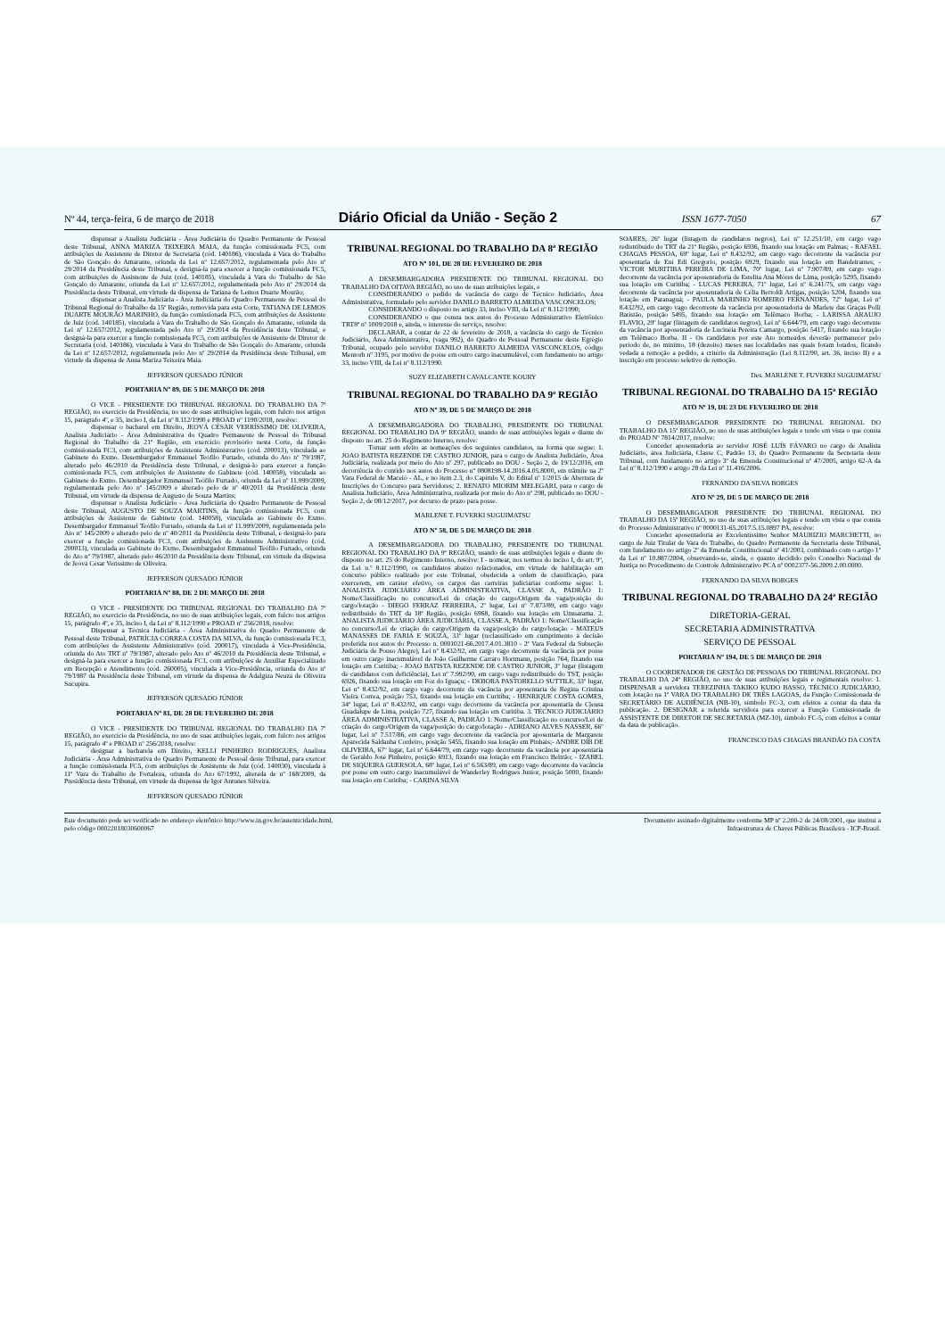Nº 44, terça-feira, 6 de março de 2018 Diário Oficial da União - Seção 2 ISSN 1677-7050 67
dispensar a Analista Judiciária - Área Judiciária do Quadro Permanente de Pessoal deste Tribunal, ANNA MARIZA TEIXEIRA MAIA, da função comissionada FC5, com atribuições de Assistente de Diretor de Secretaria (cód. 140186), vinculada à Vara do Trabalho de São Gonçalo do Amarante, oriunda da Lei nº 12.657/2012, regulamentada pelo Ato nº 29/2014 da Presidência deste Tribunal, e designá-la para exercer a função comissionada FC5, com atribuições de Assistente de Juiz (cód. 140185), vinculada à Vara do Trabalho de São Gonçalo do Amarante, oriunda da Lei nº 12.657/2012, regulamentada pelo Ato nº 29/2014 da Presidência deste Tribunal, em virtude da dispensa de Tatiana de Lemos Duarte Mourão;
dispensar a Analista Judiciária - Área Judiciária do Quadro Permanente de Pessoal do Tribunal Regional do Trabalho da 15ª Região, removida para esta Corte, TATIANA DE LEMOS DUARTE MOURÃO MARINHO, da função comissionada FC5, com atribuições de Assistente de Juiz (cód. 140185), vinculada à Vara do Trabalho de São Gonçalo do Amarante, oriunda da Lei nº 12.657/2012, regulamentada pelo Ato nº 29/2014 da Presidência deste Tribunal, e designá-la para exercer a função comissionada FC5, com atribuições de Assistente de Diretor de Secretaria (cód. 140186), vinculada à Vara do Trabalho de São Gonçalo do Amarante, oriunda da Lei nº 12.657/2012, regulamentada pelo Ato nº 29/2014 da Presidência deste Tribunal, em virtude da dispensa de Anna Mariza Teixeira Maia.
JEFFERSON QUESADO JÚNIOR
PORTARIA Nº 89, DE 5 DE MARÇO DE 2018
O VICE - PRESIDENTE DO TRIBUNAL REGIONAL DO TRABALHO DA 7ª REGIÃO, no exercício da Presidência, no uso de suas atribuições legais, com fulcro nos artigos 15, parágrafo 4º, e 35, inciso I, da Lei nº 8.112/1990 e PROAD nº 1190/2018, resolve:
dispensar o bacharel em Direito, JEOVÁ CÉSAR VERRÍSSIMO DE OLIVEIRA, Analista Judiciário - Área Administrativa do Quadro Permanente de Pessoal do Tribunal Regional do Trabalho da 21ª Região, em exercício provisório nesta Corte, da função comissionada FC3, com atribuições de Assistente Administrativo (cód. 200013), vinculada ao Gabinete do Exmo. Desembargador Emmanuel Teófilo Furtado, oriunda do Ato nº 79/1987, alterado pelo 46/2010 da Presidência deste Tribunal, e designá-lo para exercer a função comissionada FC5, com atribuições de Assistente de Gabinete (cód. 140058), vinculada ao Gabinete do Exmo. Desembargador Emmanuel Teófilo Furtado, oriunda da Lei nº 11.999/2009, regulamentada pelo Ato nº 145/2009 e alterado pelo de nº 40/2011 da Presidência deste Tribunal, em virtude da dispensa de Augusto de Souza Martins;
dispensar o Analista Judiciário - Área Judiciária do Quadro Permanente de Pessoal deste Tribunal, AUGUSTO DE SOUZA MARTINS, da função comissionada FC5, com atribuições de Assistente de Gabinete (cód. 140058), vinculada ao Gabinete do Exmo. Desembargador Emmanuel Teófilo Furtado, oriunda da Lei nº 11.999/2009, regulamentada pelo Ato nº 145/2009 e alterado pelo de nº 40/2011 da Presidência deste Tribunal, e designá-lo para exercer a função comissionada FC3, com atribuições de Assistente Administrativo (cód. 200013), vinculada ao Gabinete do Exmo. Desembargador Emmanuel Teófilo Furtado, oriunda do Ato nº 79/1987, alterado pelo 46/2010 da Presidência deste Tribunal, em virtude da dispensa de Jeová César Veríssimo de Oliveira.
JEFFERSON QUESADO JÚNIOR
PORTARIA Nº 88, DE 2 DE MARÇO DE 2018
O VICE - PRESIDENTE DO TRIBUNAL REGIONAL DO TRABALHO DA 7ª REGIÃO, no exercício da Presidência, no uso de suas atribuições legais, com fulcro nos artigos 15, parágrafo 4º, e 35, inciso I, da Lei nº 8.112/1990 e PROAD nº 256/2018, resolve:
Dispensar a Técnica Judiciária - Área Administrativa do Quadro Permanente de Pessoal deste Tribunal, PATRÍCIA CORREA COSTA DA SILVA, da função comissionada FC3, com atribuições de Assistente Administrativo (cód. 200017), vinculada à Vice-Presidência, oriunda do Ato TRT nº 79/1987, alterado pelo Ato nº 46/2010 da Presidência deste Tribunal, e designá-la para exercer a função comissionada FC1, com atribuições de Auxiliar Especializado em Recepção e Atendimento (cód. 260005), vinculada à Vice-Presidência, oriunda do Ato nº 79/1987 da Presidência deste Tribunal, em virtude da dispensa de Adalgiza Neuza de Oliveira Sucupira.
JEFFERSON QUESADO JÚNIOR
PORTARIA Nº 81, DE 28 DE FEVEREIRO DE 2018
O VICE - PRESIDENTE DO TRIBUNAL REGIONAL DO TRABALHO DA 7ª REGIÃO, no exercício da Presidência, no uso de suas atribuições legais, com fulcro nos artigos 15, parágrafo 4º e PROAD nº 256/2018, resolve:
designar a bacharela em Direito, KELLI PINHEIRO RODRIGUES, Analista Judiciária - Área Administrativa do Quadro Permanente de Pessoal deste Tribunal, para exercer a função comissionada FC5, com atribuições de Assistente de Juiz (cód. 140030), vinculada à 11ª Vara do Trabalho de Fortaleza, oriunda do Ato 67/1992, alterada de nº 168/2009, da Presidência deste Tribunal, em virtude da dispensa de Igor Antunes Silveira.
JEFFERSON QUESADO JÚNIOR
TRIBUNAL REGIONAL DO TRABALHO DA 8ª REGIÃO
ATO Nº 101, DE 28 DE FEVEREIRO DE 2018
A DESEMBARGADORA PRESIDENTE DO TRIBUNAL REGIONAL DO TRABALHO DA OITAVA REGIÃO, no uso de suas atribuições legais, e
CONSIDERANDO o pedido de vacância do cargo de Técnico Judiciário, Área Administrativa, formulado pelo servidor DANILO BARRETO ALMEIDA VASCONCELOS;
CONSIDERANDO o disposto no artigo 33, inciso VIII, da Lei nº 8.112/1990;
CONSIDERANDO o que consta nos autos do Processo Administrativo Eletrônico TRT8ª nº 1009/2018 e, ainda, o interesse do serviço, resolve:
DECLARAR, a contar de 22 de fevereiro de 2018, a vacância do cargo de Técnico Judiciário, Área Administrativa, (vaga 992), do Quadro de Pessoal Permanente deste Egrégio Tribunal, ocupado pelo servidor DANILO BARRETO ALMEIDA VASCONCELOS, código Mentorh nº 3195, por motivo de posse em outro cargo inacumulável, com fundamento no artigo 33, inciso VIII, da Lei nº 8.112/1990.
SUZY ELIZABETH CAVALCANTE KOURY
TRIBUNAL REGIONAL DO TRABALHO DA 9ª REGIÃO
ATO Nº 39, DE 5 DE MARÇO DE 2018
A DESEMBARGADORA DO TRABALHO, PRESIDENTE DO TRIBUNAL REGIONAL DO TRABALHO DA 9ª REGIÃO, usando de suas atribuições legais e diante do disposto no art. 25 do Regimento Interno, resolve:
Tornar sem efeito as nomeações dos seguintes candidatos, na forma que segue: 1. JOAO BATISTA REZENDE DE CASTRO JUNIOR, para o cargo de Analista Judiciário, Área Judiciária, realizada por meio do Ato nº 297, publicado no DOU - Seção 2, de 19/12/2016, em decorrência do contido nos autos do Processo nº 0808198-14.2016.4.05.8000, em trâmite na 2ª Vara Federal de Maceió - AL, e no item 2.3, do Capítulo V, do Edital nº 1/2015 de Abertura de Inscrições do Concurso para Servidores; 2. RENATO MIORIM MELEGARI, para o cargo de Analista Judiciário, Área Administrativa, realizada por meio do Ato nº 298, publicado no DOU - Seção 2, de 08/12/2017, por decurso de prazo para posse.
MARLENE T. FUVERKI SUGUIMATSU
ATO Nº 58, DE 5 DE MARÇO DE 2018
A DESEMBARGADORA DO TRABALHO, PRESIDENTE DO TRIBUNAL REGIONAL DO TRABALHO DA 9ª REGIÃO, usando de suas atribuições legais e diante do disposto no art. 25 do Regimento Interno, resolve: I - nomear, nos termos do inciso I, do art. 9º, da Lei n.º 8.112/1990, os candidatos abaixo relacionados, em virtude de habilitação em concurso público realizado por este Tribunal, obedecida a ordem de classificação, para exercerem, em caráter efetivo, os cargos das carreiras judiciárias conforme segue: 1. ANALISTA JUDICIÁRIO ÁREA ADMINISTRATIVA, CLASSE A, PADRÃO 1: Nome/Classificação no concurso/Lei de criação do cargo/Origem da vaga/posição do cargo/lotação - DIEGO FERRAZ FERREIRA, 2º lugar, Lei nº 7.873/89, em cargo vago redistribuído do TRT da 18ª Região, posição 6968, fixando sua lotação em Umuarama. 2. ANALISTA JUDICIÁRIO ÁREA JUDICIÁRIA, CLASSE A, PADRÃO 1: Nome/Classificação no concurso/Lei de criação do cargo/Origem da vaga/posição do cargo/lotação - MATEUS MANASSES DE FARIA E SOUZA, 33º lugar (reclassificado em cumprimento à decisão proferida nos autos do Processo n. 0001021-66.2017.4.01.3810 - 2ª Vara Federal da Subseção Judiciária de Pouso Alegre), Lei nº 8.432/92, em cargo vago decorrente da vacância por posse em outro cargo inacumulável de João Guilherme Carraro Hortmann, posição 764, fixando sua lotação em Curitiba; - JOAO BATISTA REZENDE DE CASTRO JUNIOR, 3º lugar (listagem de candidatos com deficiência), Lei nº 7.992/90, em cargo vago redistribuído do TST, posição 6926, fixando sua lotação em Foz do Iguaçu; - DEBORA PASTORELLO SUTTILE, 33º lugar, Lei nº 8.432/92, em cargo vago decorrente da vacância por aposentaria de Regina Cristina Vieira Correa, posição 753, fixando sua lotação em Curitiba; - HENRIQUE COSTA GOMES, 34º lugar, Lei nº 8.432/92, em cargo vago decorrente da vacância por aposentaria de Cleusa Guadalupe de Lima, posição 727, fixando sua lotação em Curitiba. 3. TÉCNICO JUDICIÁRIO ÁREA ADMINISTRATIVA, CLASSE A, PADRÃO 1: Nome/Classificação no concurso/Lei de criação do cargo/Origem da vaga/posição do cargo/lotação - ADRIANO ALVES NASSER, 66º lugar, Lei nº 7.517/86, em cargo vago decorrente da vacância por aposentaria de Margarete Aparecida Saldanha Cordeiro, posição 5455, fixando sua lotação em Pinhais;- ANDRE DIB DE OLIVEIRA, 67º lugar, Lei nº 6.644/79, em cargo vago decorrente da vacância por aposentaria de Geraldo José Pinheiro, posição 6913, fixando sua lotação em Francisco Beltrão; - IZABEL DE SIQUEIRA GUERSOLA, 68º lugar, Lei nº 6.563/89, em cargo vago decorrente da vacância por posse em outro cargo inacumulável de Wanderley Rodrigues Junior, posição 5000, fixando sua lotação em Curitiba; - CARINA SILVA
SOARES, 26º lugar (listagem de candidatos negros), Lei nº 12.251/10, em cargo vago redistribuído do TRT da 21ª Região, posição 6936, fixando sua lotação em Palmas; - RAFAEL CHAGAS PESSOA, 69º lugar, Lei nº 8.432/92, em cargo vago decorrente da vacância por aposentaria de Ení Edi Gregorio, posição 6929, fixando sua lotação em Bandeirantes; - VICTOR MURITIBA PEREIRA DE LIMA, 70º lugar, Lei nº 7.907/89, em cargo vago decorrente da vacância por aposentadoria de Estelita Ana Móres de Lima, posição 5295, fixando sua lotação em Curitiba; - LUCAS PEREIRA, 71º lugar, Lei nº 6.241/75, em cargo vago decorrente da vacância por aposentadoria de Célia Bertoldi Artigas, posição 5204, fixando sua lotação em Paranaguá; - PAULA MARINHO ROMEIRO FERNANDES, 72º lugar, Lei nº 8.432/92, em cargo vago decorrente da vacância por aposentadoria de Marlete das Graças Polli Batistão, posição 5495, fixando sua lotação em Telêmaco Borba; - LARISSA ARAUJO FLAVIO, 29º lugar (listagem de candidatos negros), Lei nº 6.644/79, em cargo vago decorrente da vacância por aposentadoria de Lucinéia Pereira Camargo, posição 5417, fixando sua lotação em Telêmaco Borba. II - Os candidatos por este Ato nomeados deverão permanecer pelo período de, no mínimo, 18 (dezoito) meses nas localidades nas quais foram lotados, ficando vedada a remoção a pedido, a critério da Administração (Lei 8.112/90, art. 36, inciso II) e a inscrição em processo seletivo de remoção.
Des. MARLENE T. FUVERKI SUGUIMATSU
TRIBUNAL REGIONAL DO TRABALHO DA 15ª REGIÃO
ATO Nº 19, DE 23 DE FEVEREIRO DE 2018
O DESEMBARGADOR PRESIDENTE DO TRIBUNAL REGIONAL DO TRABALHO DA 15ª REGIÃO, no uso de suas atribuições legais e tendo em vista o que consta do PROAD Nº 7814/2017, resolve:
Conceder aposentadoria ao servidor JOSÉ LUÍS FÁVARO no cargo de Analista Judiciário, área Judiciária, Classe C, Padrão 13, do Quadro Permanente da Secretaria deste Tribunal, com fundamento no artigo 3º da Emenda Constitucional nº 47/2005, artigo 62-A da Lei nº 8.112/1990 e artigo 28 da Lei nº 11.416/2006.
FERNANDO DA SILVA BORGES
ATO Nº 29, DE 5 DE MARÇO DE 2018
O DESEMBARGADOR PRESIDENTE DO TRIBUNAL REGIONAL DO TRABALHO DA 15ª REGIÃO, no uso de suas atribuições legais e tendo em vista o que consta do Processo Administrativo nº 0000131-65.2017.5.15.0897 PA, resolve:
Conceder aposentadoria ao Excelentíssimo Senhor MAURIZIO MARCHETTI, no cargo de Juiz Titular de Vara do Trabalho, do Quadro Permanente da Secretaria deste Tribunal, com fundamento no artigo 2º da Emenda Constitucional nº 41/2003, combinado com o artigo 1º da Lei nº 10.887/2004, observando-se, ainda, o quanto decidido pelo Conselho Nacional de Justiça no Procedimento de Controle Administrativo PCA nº 0002377-56.2009.2.00.0000.
FERNANDO DA SILVA BORGES
TRIBUNAL REGIONAL DO TRABALHO DA 24ª REGIÃO
DIRETORIA-GERAL
SECRETARIA ADMINISTRATIVA
SERVIÇO DE PESSOAL
PORTARIA Nº 194, DE 5 DE MARÇO DE 2018
O COORDENADOR DE GESTÃO DE PESSOAS DO TRIBUNAL REGIONAL DO TRABALHO DA 24ª REGIÃO, no uso de suas atribuições legais e regimentais resolve: 1. DISPENSAR a servidora TEREZINHA TAKIKO KUDO BASSO, TÉCNICO JUDICIÁRIO, com lotação na 1ª VARA DO TRABALHO DE TRÊS LAGOAS, da Função Comissionada de SECRETÁRIO DE AUDIÊNCIA (NB-10), símbolo FC-3, com efeitos a contar da data da publicação. 2. DESIGNAR a referida servidora para exercer a Função Comissionada de ASSISTENTE DE DIRETOR DE SECRETARIA (MZ-10), símbolo FC-5, com efeitos a contar da data de publicação.
FRANCISCO DAS CHAGAS BRANDÃO DA COSTA
Este documento pode ser verificado no endereço eletrônico http://www.in.gov.br/autenticidade.html,
pelo código 00022018030600067 Documento assinado digitalmente conforme MP nº 2.200-2 de 24/08/2001, que institui a
Infraestrutura de Chaves Públicas Brasileira - ICP-Brasil.